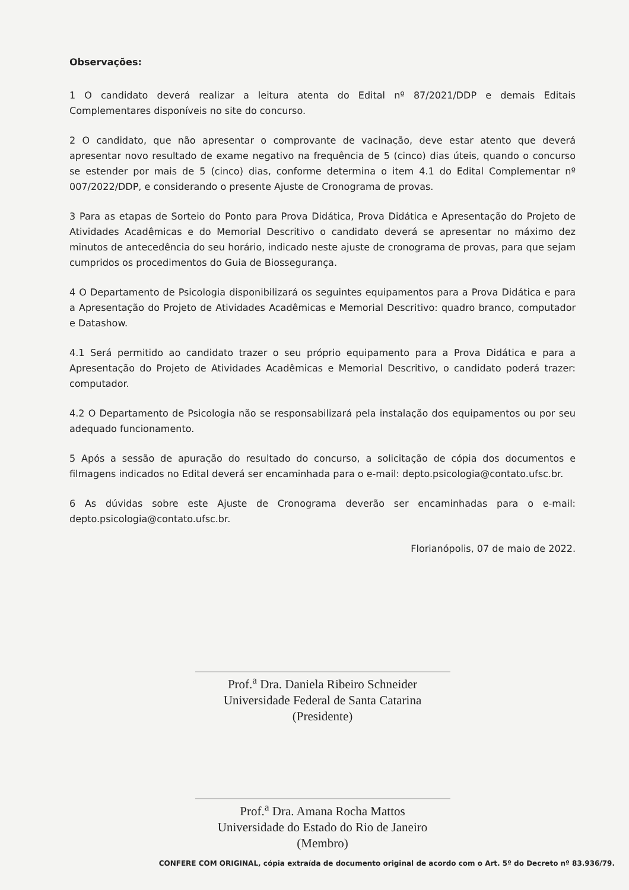Observações:
1 O candidato deverá realizar a leitura atenta do Edital nº 87/2021/DDP e demais Editais Complementares disponíveis no site do concurso.
2 O candidato, que não apresentar o comprovante de vacinação, deve estar atento que deverá apresentar novo resultado de exame negativo na frequência de 5 (cinco) dias úteis, quando o concurso se estender por mais de 5 (cinco) dias, conforme determina o item 4.1 do Edital Complementar nº 007/2022/DDP, e considerando o presente Ajuste de Cronograma de provas.
3 Para as etapas de Sorteio do Ponto para Prova Didática, Prova Didática e Apresentação do Projeto de Atividades Acadêmicas e do Memorial Descritivo o candidato deverá se apresentar no máximo dez minutos de antecedência do seu horário, indicado neste ajuste de cronograma de provas, para que sejam cumpridos os procedimentos do Guia de Biossegurança.
4 O Departamento de Psicologia disponibilizará os seguintes equipamentos para a Prova Didática e para a Apresentação do Projeto de Atividades Acadêmicas e Memorial Descritivo: quadro branco, computador e Datashow.
4.1 Será permitido ao candidato trazer o seu próprio equipamento para a Prova Didática e para a Apresentação do Projeto de Atividades Acadêmicas e Memorial Descritivo, o candidato poderá trazer: computador.
4.2 O Departamento de Psicologia não se responsabilizará pela instalação dos equipamentos ou por seu adequado funcionamento.
5 Após a sessão de apuração do resultado do concurso, a solicitação de cópia dos documentos e filmagens indicados no Edital deverá ser encaminhada para o e-mail: depto.psicologia@contato.ufsc.br.
6 As dúvidas sobre este Ajuste de Cronograma deverão ser encaminhadas para o e-mail: depto.psicologia@contato.ufsc.br.
Florianópolis, 07 de maio de 2022.
Prof.<sup>a</sup> Dra. Daniela Ribeiro Schneider
Universidade Federal de Santa Catarina (Presidente)
Prof.<sup>a</sup> Dra. Amana Rocha Mattos
Universidade do Estado do Rio de Janeiro (Membro)
CONFERE COM ORIGINAL, cópia extraída de documento original de acordo com o Art. 5º do Decreto nº 83.936/79.